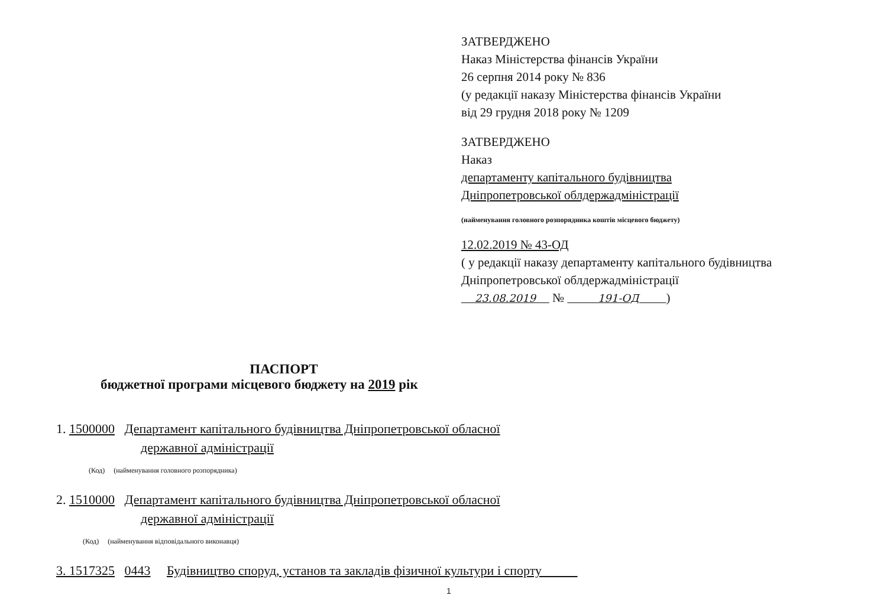ЗАТВЕРДЖЕНО
Наказ Міністерства фінансів України
26 серпня 2014 року № 836
(у редакції наказу Міністерства фінансів України
від 29 грудня 2018 року № 1209
ЗАТВЕРДЖЕНО
Наказ
департаменту капітального будівництва
Дніпропетровської облдержадміністрації
(найменування головного розпорядника коштів місцевого бюджету)
12.02.2019 № 43-ОД
( у редакції наказу департаменту капітального будівництва
Дніпропетровської облдержадміністрації
23.08.2019 № 191-ОД )
ПАСПОРТ
бюджетної програми місцевого бюджету на 2019 рік
1. 1500000 Департамент капітального будівництва Дніпропетровської обласної
державної адміністрації
(Код) (найменування головного розпорядника)
2. 1510000 Департамент капітального будівництва Дніпропетровської обласної
державної адміністрації
(Код) (найменування відповідального виконавця)
3. 1517325 0443 Будівництво споруд, установ та закладів фізичної культури і спорту
1